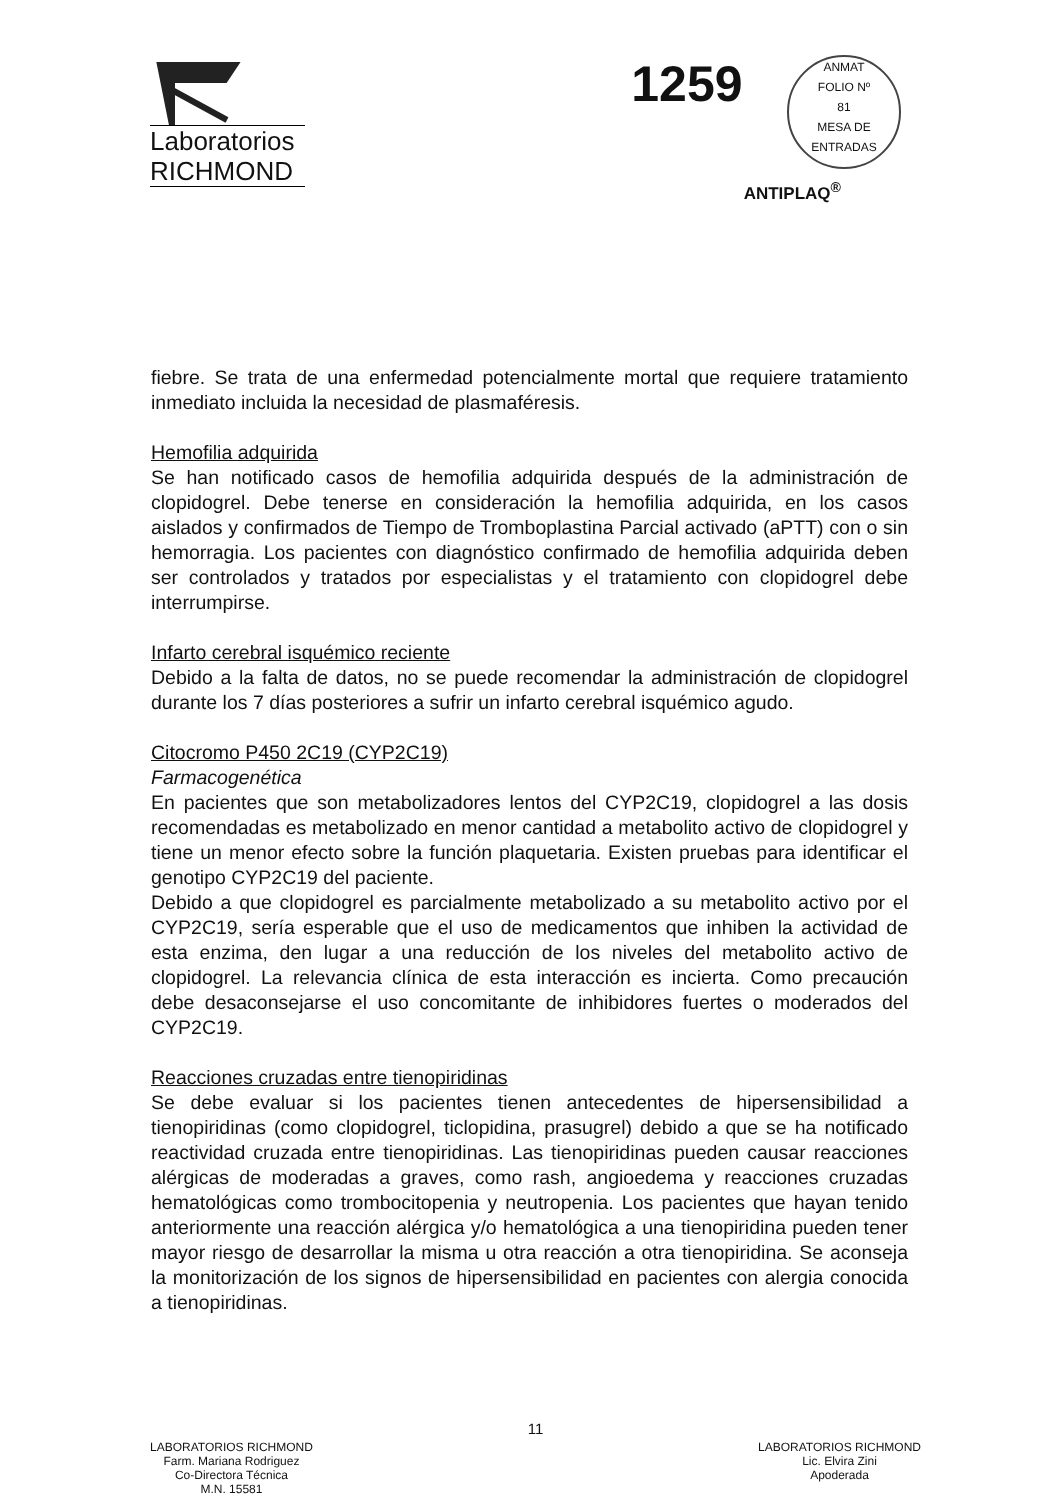Laboratorios
RICHMOND
1259 ANMAT
FOLIO Nº
81
MESA DE ENTRADAS
ANTIPLAQ<sup>®</sup>
fiebre. Se trata de una enfermedad potencialmente mortal que requiere tratamiento inmediato incluida la necesidad de plasmaféresis.
Hemofilia adquirida
Se han notificado casos de hemofilia adquirida después de la administración de clopidogrel. Debe tenerse en consideración la hemofilia adquirida, en los casos aislados y confirmados de Tiempo de Tromboplastina Parcial activado (aPTT) con o sin hemorragia. Los pacientes con diagnóstico confirmado de hemofilia adquirida deben ser controlados y tratados por especialistas y el tratamiento con clopidogrel debe interrumpirse.
Infarto cerebral isquémico reciente
Debido a la falta de datos, no se puede recomendar la administración de clopidogrel durante los 7 días posteriores a sufrir un infarto cerebral isquémico agudo.
Citocromo P450 2C19 (CYP2C19)
Farmacogenética
En pacientes que son metabolizadores lentos del CYP2C19, clopidogrel a las dosis recomendadas es metabolizado en menor cantidad a metabolito activo de clopidogrel y tiene un menor efecto sobre la función plaquetaria. Existen pruebas para identificar el genotipo CYP2C19 del paciente.
Debido a que clopidogrel es parcialmente metabolizado a su metabolito activo por el CYP2C19, sería esperable que el uso de medicamentos que inhiben la actividad de esta enzima, den lugar a una reducción de los niveles del metabolito activo de clopidogrel. La relevancia clínica de esta interacción es incierta. Como precaución debe desaconsejarse el uso concomitante de inhibidores fuertes o moderados del CYP2C19.
Reacciones cruzadas entre tienopiridinas
Se debe evaluar si los pacientes tienen antecedentes de hipersensibilidad a tienopiridinas (como clopidogrel, ticlopidina, prasugrel) debido a que se ha notificado reactividad cruzada entre tienopiridinas. Las tienopiridinas pueden causar reacciones alérgicas de moderadas a graves, como rash, angioedema y reacciones cruzadas hematológicas como trombocitopenia y neutropenia. Los pacientes que hayan tenido anteriormente una reacción alérgica y/o hematológica a una tienopiridina pueden tener mayor riesgo de desarrollar la misma u otra reacción a otra tienopiridina. Se aconseja la monitorización de los signos de hipersensibilidad en pacientes con alergia conocida a tienopiridinas.
LABORATORIOS RICHMOND
Farm. Mariana Rodriguez
Co-Directora Técnica
M.N. 15581
11
LABORATORIOS RICHMOND
Lic. Elvira Zini
Apoderada